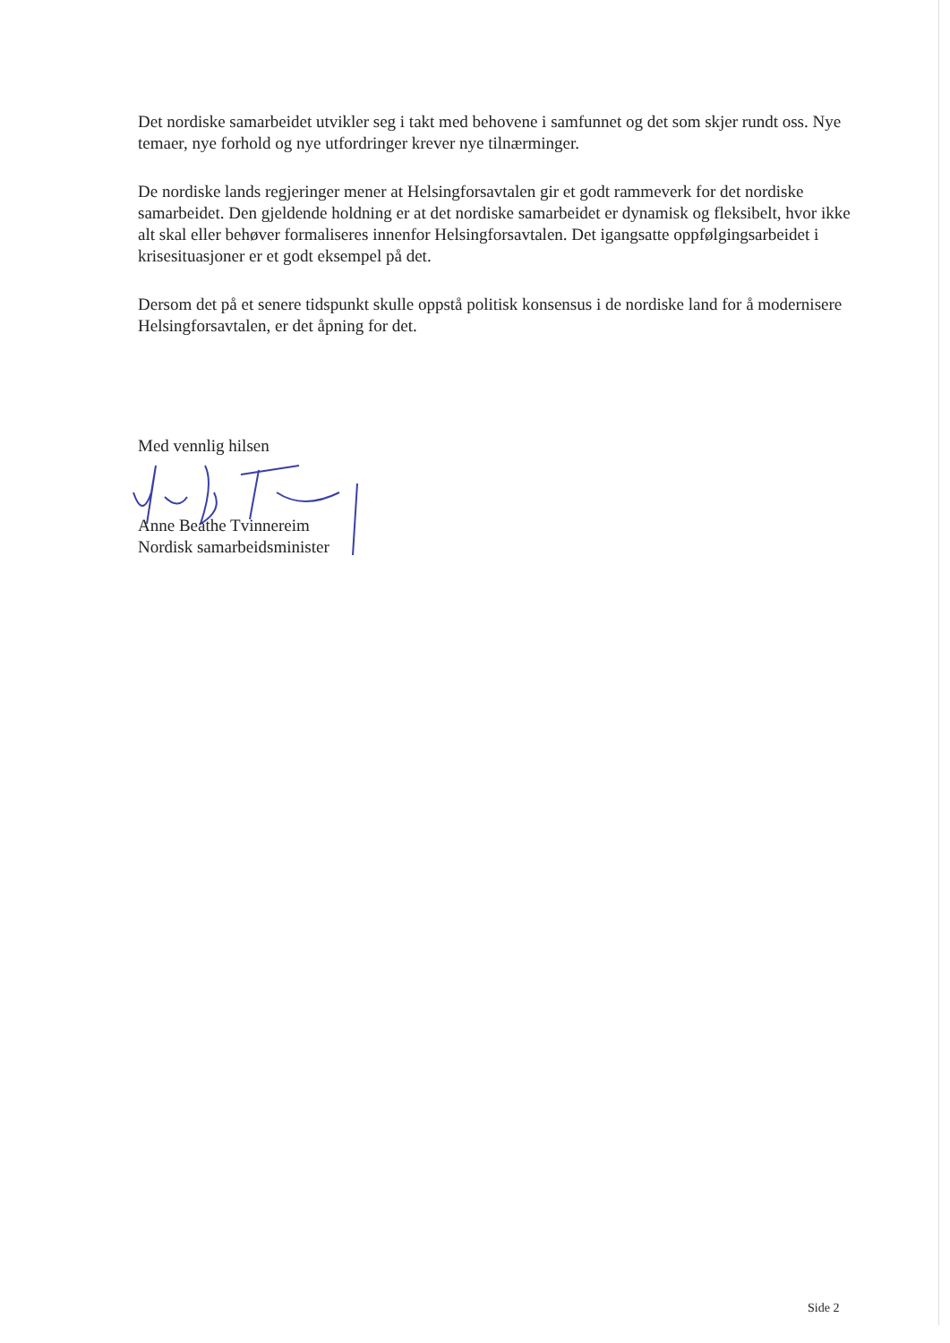Det nordiske samarbeidet utvikler seg i takt med behovene i samfunnet og det som skjer rundt oss. Nye temaer, nye forhold og nye utfordringer krever nye tilnærminger.
De nordiske lands regjeringer mener at Helsingforsavtalen gir et godt rammeverk for det nordiske samarbeidet. Den gjeldende holdning er at det nordiske samarbeidet er dynamisk og fleksibelt, hvor ikke alt skal eller behøver formaliseres innenfor Helsingforsavtalen. Det igangsatte oppfølgingsarbeidet i krisesituasjoner er et godt eksempel på det.
Dersom det på et senere tidspunkt skulle oppstå politisk konsensus i de nordiske land for å modernisere Helsingforsavtalen, er det åpning for det.
Med vennlig hilsen
Anne Beathe Tvinnereim
Nordisk samarbeidsminister
Side 2